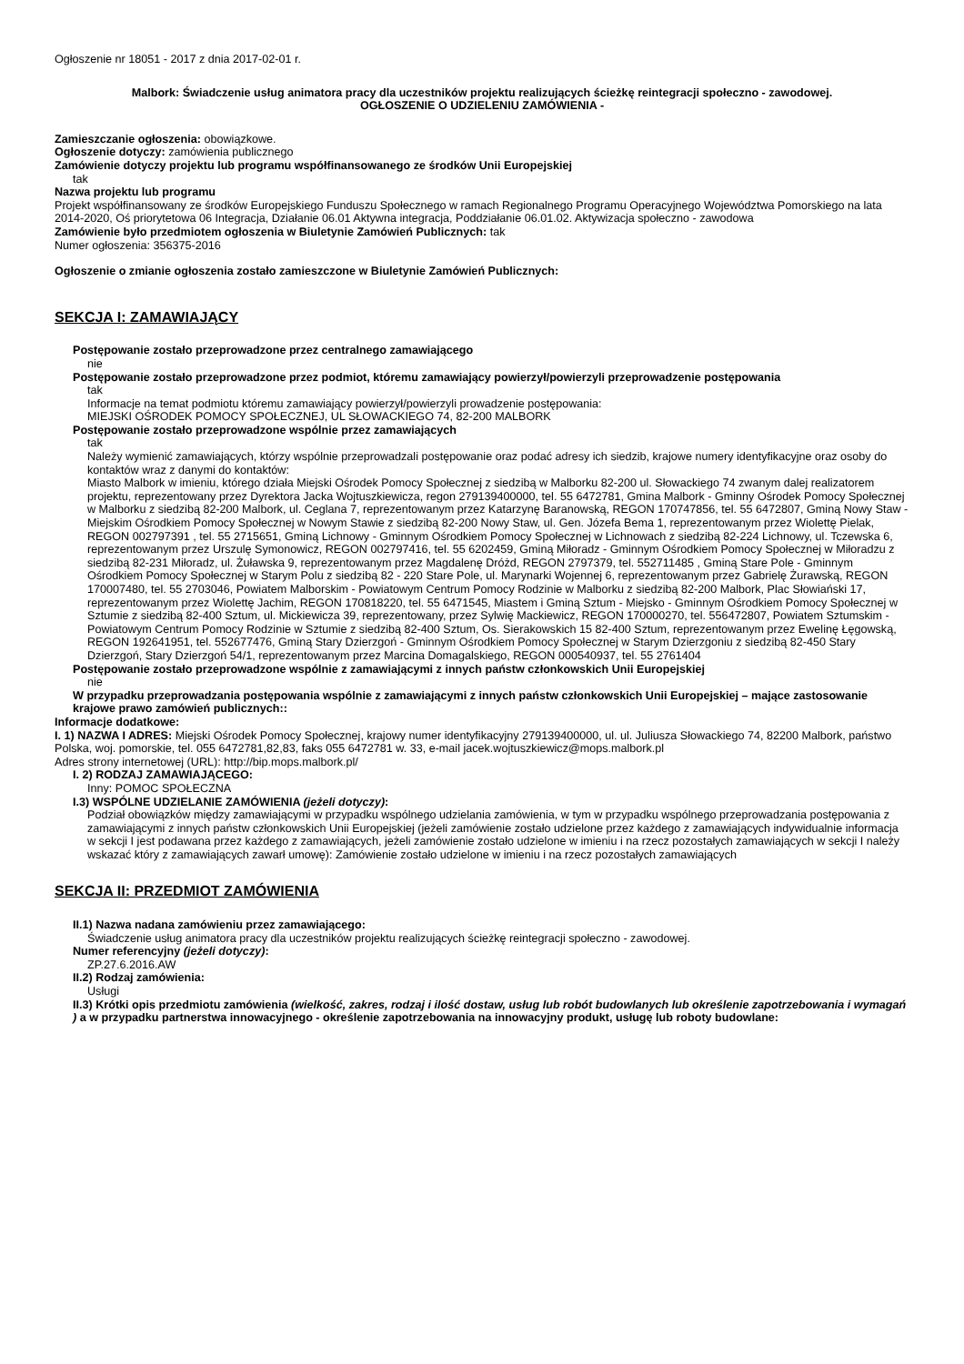Ogłoszenie nr 18051 - 2017 z dnia 2017-02-01 r.
Malbork: Świadczenie usług animatora pracy dla uczestników projektu realizujących ścieżkę reintegracji społeczno - zawodowej.
OGŁOSZENIE O UDZIELENIU ZAMÓWIENIA -
Zamieszczanie ogłoszenia: obowiązkowe.
Ogłoszenie dotyczy: zamówienia publicznego
Zamówienie dotyczy projektu lub programu współfinansowanego ze środków Unii Europejskiej
tak
Nazwa projektu lub programu
Projekt współfinansowany ze środków Europejskiego Funduszu Społecznego w ramach Regionalnego Programu Operacyjnego Województwa Pomorskiego na lata 2014-2020, Oś priorytetowa 06 Integracja, Działanie 06.01 Aktywna integracja, Poddziałanie 06.01.02. Aktywizacja społeczno - zawodowa
Zamówienie było przedmiotem ogłoszenia w Biuletynie Zamówień Publicznych: tak
Numer ogłoszenia: 356375-2016
Ogłoszenie o zmianie ogłoszenia zostało zamieszczone w Biuletynie Zamówień Publicznych:
SEKCJA I: ZAMAWIAJĄCY
Postępowanie zostało przeprowadzone przez centralnego zamawiającego
nie
Postępowanie zostało przeprowadzone przez podmiot, któremu zamawiający powierzył/powierzyli przeprowadzenie postępowania
tak
Informacje na temat podmiotu któremu zamawiający powierzył/powierzyli prowadzenie postępowania:
MIEJSKI OŚRODEK POMOCY SPOŁECZNEJ, UL SŁOWACKIEGO 74, 82-200 MALBORK
Postępowanie zostało przeprowadzone wspólnie przez zamawiających
tak
Należy wymienić zamawiających, którzy wspólnie przeprowadzali postępowanie oraz podać adresy ich siedzib, krajowe numery identyfikacyjne oraz osoby do kontaktów wraz z danymi do kontaktów:
Miasto Malbork w imieniu, którego działa Miejski Ośrodek Pomocy Społecznej z siedzibą w Malborku 82-200 ul. Słowackiego 74 zwanym dalej realizatorem projektu, reprezentowany przez Dyrektora Jacka Wojtuszkiewicza, regon 279139400000, tel. 55 6472781, Gmina Malbork - Gminny Ośrodek Pomocy Społecznej w Malborku z siedzibą 82-200 Malbork, ul. Ceglana 7, reprezentowanym przez Katarzynę Baranowską, REGON 170747856, tel. 55 6472807, Gminą Nowy Staw - Miejskim Ośrodkiem Pomocy Społecznej w Nowym Stawie z siedzibą 82-200 Nowy Staw, ul. Gen. Józefa Bema 1, reprezentowanym przez Wiolettę Pielak, REGON 002797391 , tel. 55 2715651, Gminą Lichnowy - Gminnym Ośrodkiem Pomocy Społecznej w Lichnowach z siedzibą 82-224 Lichnowy, ul. Tczewska 6, reprezentowanym przez Urszulę Symonowicz, REGON 002797416, tel. 55 6202459, Gminą Miłoradz - Gminnym Ośrodkiem Pomocy Społecznej w Miłoradzu z siedzibą 82-231 Miłoradz, ul. Żuławska 9, reprezentowanym przez Magdalenę Dróżd, REGON 2797379, tel. 552711485 , Gminą Stare Pole - Gminnym Ośrodkiem Pomocy Społecznej w Starym Polu z siedzibą 82 - 220 Stare Pole, ul. Marynarki Wojennej 6, reprezentowanym przez Gabrielę Żurawską, REGON 170007480, tel. 55 2703046, Powiatem Malborskim - Powiatowym Centrum Pomocy Rodzinie w Malborku z siedzibą 82-200 Malbork, Plac Słowiański 17, reprezentowanym przez Wiolettę Jachim, REGON 170818220, tel. 55 6471545, Miastem i Gminą Sztum - Miejsko - Gminnym Ośrodkiem Pomocy Społecznej w Sztumie z siedzibą 82-400 Sztum, ul. Mickiewicza 39, reprezentowany, przez Sylwię Mackiewicz, REGON 170000270, tel. 556472807, Powiatem Sztumskim - Powiatowym Centrum Pomocy Rodzinie w Sztumie z siedzibą 82-400 Sztum, Os. Sierakowskich 15 82-400 Sztum, reprezentowanym przez Ewelinę Łęgowską, REGON 192641951, tel. 552677476, Gminą Stary Dzierzgoń - Gminnym Ośrodkiem Pomocy Społecznej w Starym Dzierzgoniu z siedzibą 82-450 Stary Dzierzgoń, Stary Dzierzgoń 54/1, reprezentowanym przez Marcina Domagalskiego, REGON 000540937, tel. 55 2761404
Postępowanie zostało przeprowadzone wspólnie z zamawiającymi z innych państw członkowskich Unii Europejskiej
nie
W przypadku przeprowadzania postępowania wspólnie z zamawiającymi z innych państw członkowskich Unii Europejskiej – mające zastosowanie krajowe prawo zamówień publicznych::
Informacje dodatkowe:
I. 1) NAZWA I ADRES: Miejski Ośrodek Pomocy Społecznej, krajowy numer identyfikacyjny 279139400000, ul. ul. Juliusza Słowackiego 74, 82200 Malbork, państwo Polska, woj. pomorskie, tel. 055 6472781,82,83, faks 055 6472781 w. 33, e-mail jacek.wojtuszkiewicz@mops.malbork.pl
Adres strony internetowej (URL): http://bip.mops.malbork.pl/
I. 2) RODZAJ ZAMAWIAJĄCEGO:
Inny: POMOC SPOŁECZNA
I.3) WSPÓLNE UDZIELANIE ZAMÓWIENIA (jeżeli dotyczy):
Podział obowiązków między zamawiającymi w przypadku wspólnego udzielania zamówienia, w tym w przypadku wspólnego przeprowadzania postępowania z zamawiającymi z innych państw członkowskich Unii Europejskiej (jeżeli zamówienie zostało udzielone przez każdego z zamawiających indywidualnie informacja w sekcji I jest podawana przez każdego z zamawiających, jeżeli zamówienie zostało udzielone w imieniu i na rzecz pozostałych zamawiających w sekcji I należy wskazać który z zamawiających zawarł umowę): Zamówienie zostało udzielone w imieniu i na rzecz pozostałych zamawiających
SEKCJA II: PRZEDMIOT ZAMÓWIENIA
II.1) Nazwa nadana zamówieniu przez zamawiającego:
Świadczenie usług animatora pracy dla uczestników projektu realizujących ścieżkę reintegracji społeczno - zawodowej.
Numer referencyjny (jeżeli dotyczy):
ZP.27.6.2016.AW
II.2) Rodzaj zamówienia:
Usługi
II.3) Krótki opis przedmiotu zamówienia (wielkość, zakres, rodzaj i ilość dostaw, usług lub robót budowlanych lub określenie zapotrzebowania i wymagań ) a w przypadku partnerstwa innowacyjnego - określenie zapotrzebowania na innowacyjny produkt, usługę lub roboty budowlane: